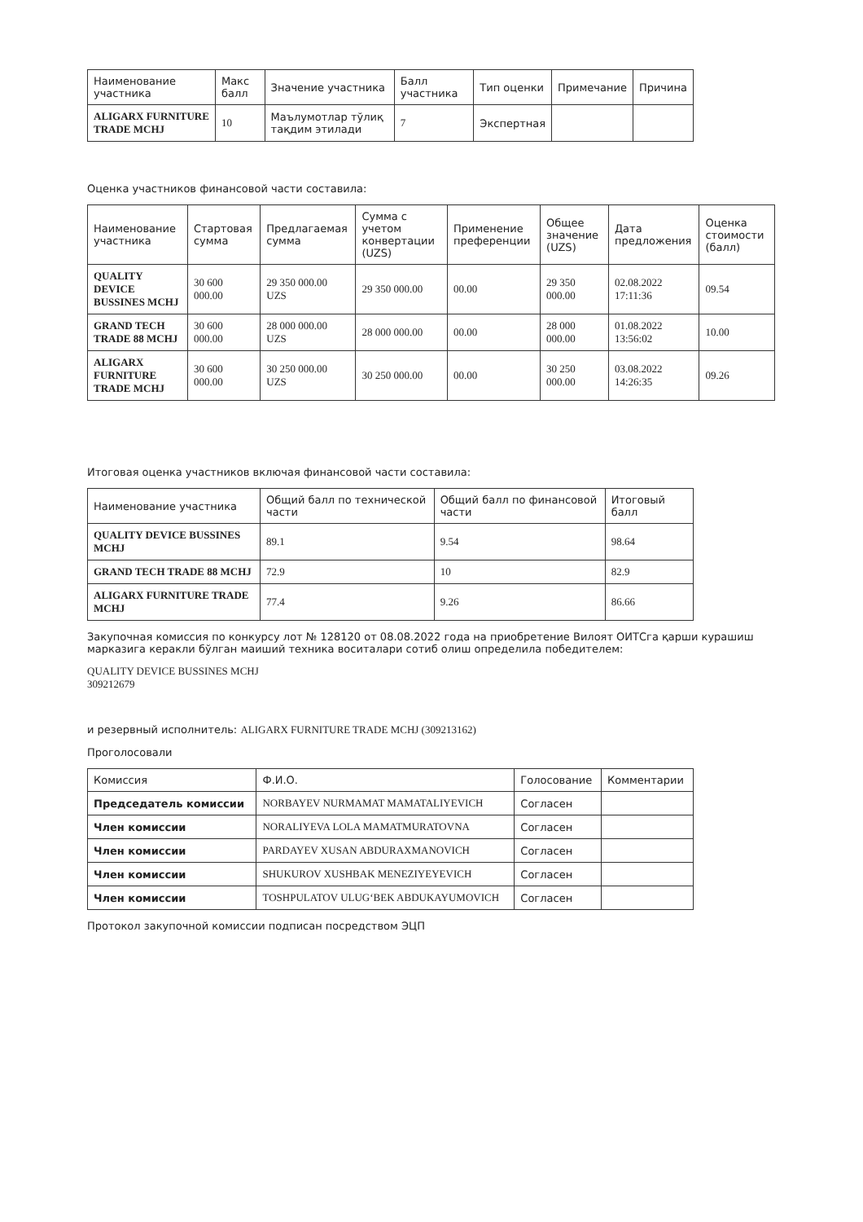| Наименование участника | Макс балл | Значение участника | Балл участника | Тип оценки | Примечание | Причина |
| --- | --- | --- | --- | --- | --- | --- |
| ALIGARX FURNITURE TRADE MCHJ | 10 | Маълумотлар тўлиқ тақдим этилади | 7 | Экспертная | | |
Оценка участников финансовой части составила:
| Наименование участника | Стартовая сумма | Предлагаемая сумма | Сумма с учетом конвертации (UZS) | Применение преференции | Общее значение (UZS) | Дата предложения | Оценка стоимости (балл) |
| --- | --- | --- | --- | --- | --- | --- | --- |
| QUALITY DEVICE BUSSINES MCHJ | 30 600 000.00 | 29 350 000.00 UZS | 29 350 000.00 | 00.00 | 29 350 000.00 | 02.08.2022 17:11:36 | 09.54 |
| GRAND TECH TRADE 88 MCHJ | 30 600 000.00 | 28 000 000.00 UZS | 28 000 000.00 | 00.00 | 28 000 000.00 | 01.08.2022 13:56:02 | 10.00 |
| ALIGARX FURNITURE TRADE MCHJ | 30 600 000.00 | 30 250 000.00 UZS | 30 250 000.00 | 00.00 | 30 250 000.00 | 03.08.2022 14:26:35 | 09.26 |
Итоговая оценка участников включая финансовой части составила:
| Наименование участника | Общий балл по технической части | Общий балл по финансовой части | Итоговый балл |
| --- | --- | --- | --- |
| QUALITY DEVICE BUSSINES MCHJ | 89.1 | 9.54 | 98.64 |
| GRAND TECH TRADE 88 MCHJ | 72.9 | 10 | 82.9 |
| ALIGARX FURNITURE TRADE MCHJ | 77.4 | 9.26 | 86.66 |
Закупочная комиссия по конкурсу лот № 128120 от 08.08.2022 года на приобретение Вилоят ОИТСга қарши курашиш марказига керакли бўлган маиший техника воситалари сотиб олиш определила победителем:
QUALITY DEVICE BUSSINES MCHJ
309212679
и резервный исполнитель: ALIGARX FURNITURE TRADE MCHJ (309213162)
Проголосовали
| Комиссия | Ф.И.О. | Голосование | Комментарии |
| --- | --- | --- | --- |
| Председатель комиссии | NORBAYEV NURMAMAT MAMATALIYEVICH | Согласен | |
| Член комиссии | NORALIYEVA LOLA MAMATMURATOVNA | Согласен | |
| Член комиссии | PARDAYEV XUSAN ABDURAXMANOVICH | Согласен | |
| Член комиссии | SHUKUROV XUSHBAK MENEZIYEYEVICH | Согласен | |
| Член комиссии | TOSHPULATOV ULUG‘BEK ABDUKAYUMOVICH | Согласен | |
Протокол закупочной комиссии подписан посредством ЭЦП